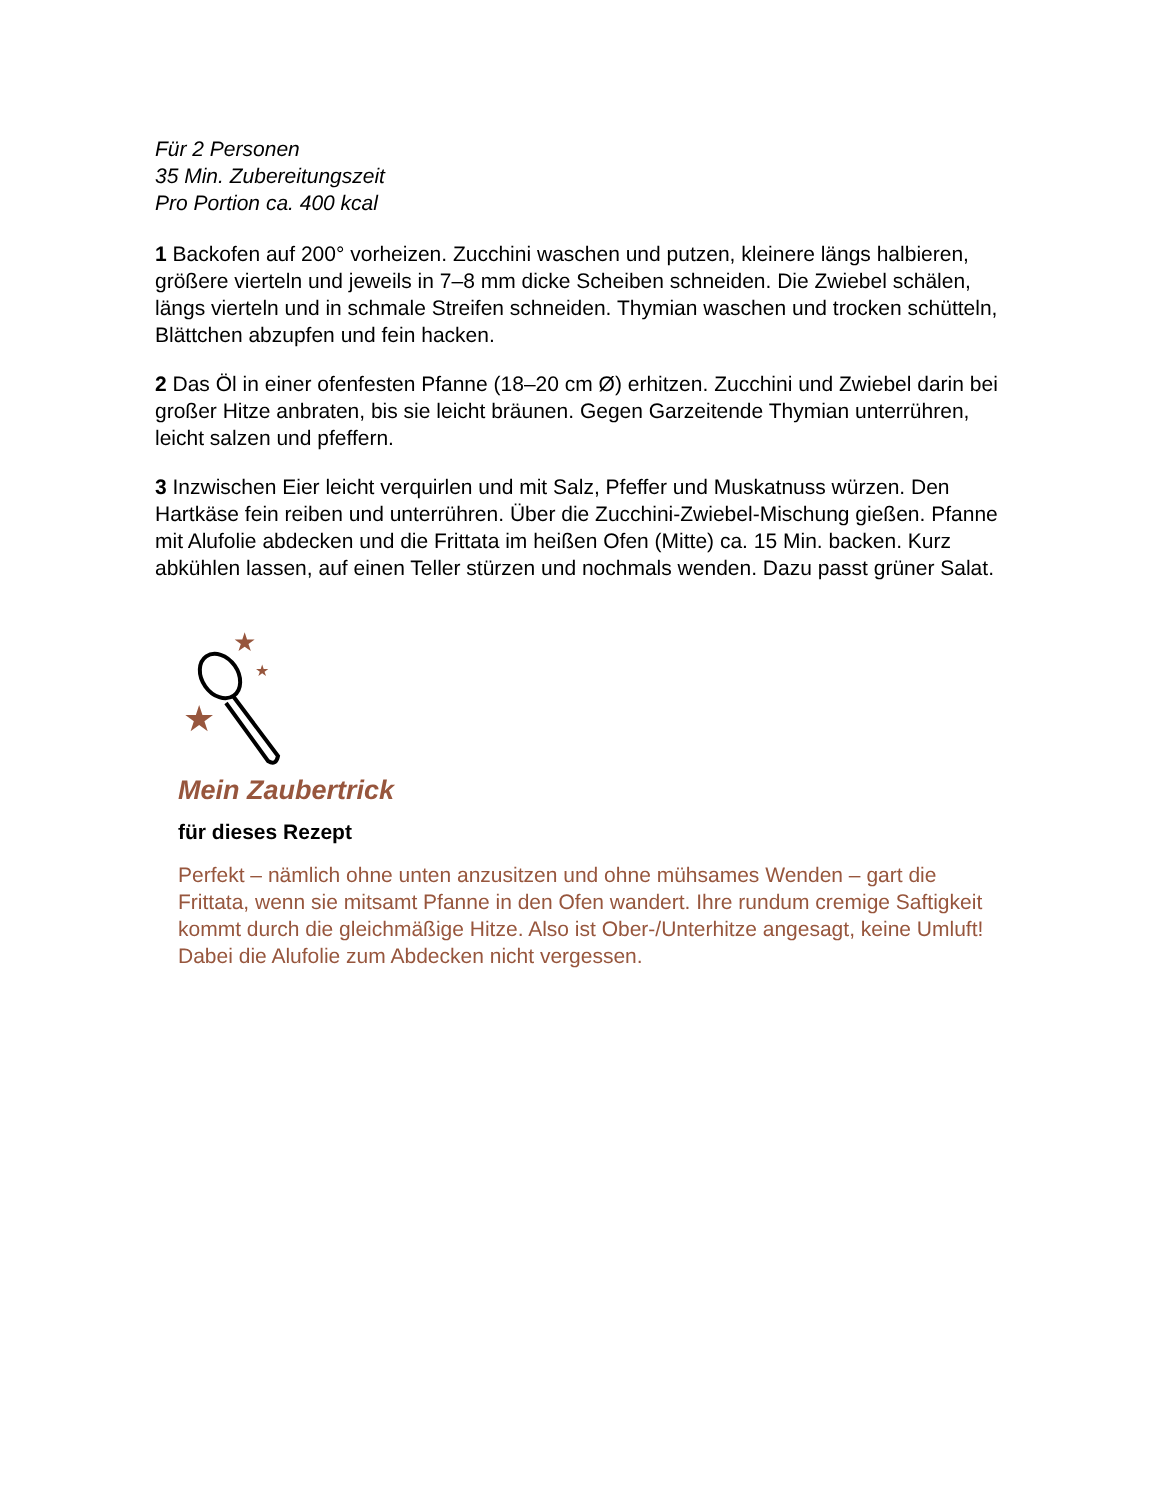Für 2 Personen
35 Min. Zubereitungszeit
Pro Portion ca. 400 kcal
1 Backofen auf 200° vorheizen. Zucchini waschen und putzen, kleinere längs halbieren, größere vierteln und jeweils in 7–8 mm dicke Scheiben schneiden. Die Zwiebel schälen, längs vierteln und in schmale Streifen schneiden. Thymian waschen und trocken schütteln, Blättchen abzupfen und fein hacken.
2 Das Öl in einer ofenfesten Pfanne (18–20 cm Ø) erhitzen. Zucchini und Zwiebel darin bei großer Hitze anbraten, bis sie leicht bräunen. Gegen Garzeitende Thymian unterrühren, leicht salzen und pfeffern.
3 Inzwischen Eier leicht verquirlen und mit Salz, Pfeffer und Muskatnuss würzen. Den Hartkäse fein reiben und unterrühren. Über die Zucchini-Zwiebel-Mischung gießen. Pfanne mit Alufolie abdecken und die Frittata im heißen Ofen (Mitte) ca. 15 Min. backen. Kurz abkühlen lassen, auf einen Teller stürzen und nochmals wenden. Dazu passt grüner Salat.
★
★
★
Mein Zaubertrick
für dieses Rezept
Perfekt – nämlich ohne unten anzusitzen und ohne mühsames Wenden – gart die Frittata, wenn sie mitsamt Pfanne in den Ofen wandert. Ihre rundum cremige Saftigkeit kommt durch die gleichmäßige Hitze. Also ist Ober-/Unterhitze angesagt, keine Umluft! Dabei die Alufolie zum Abdecken nicht vergessen.